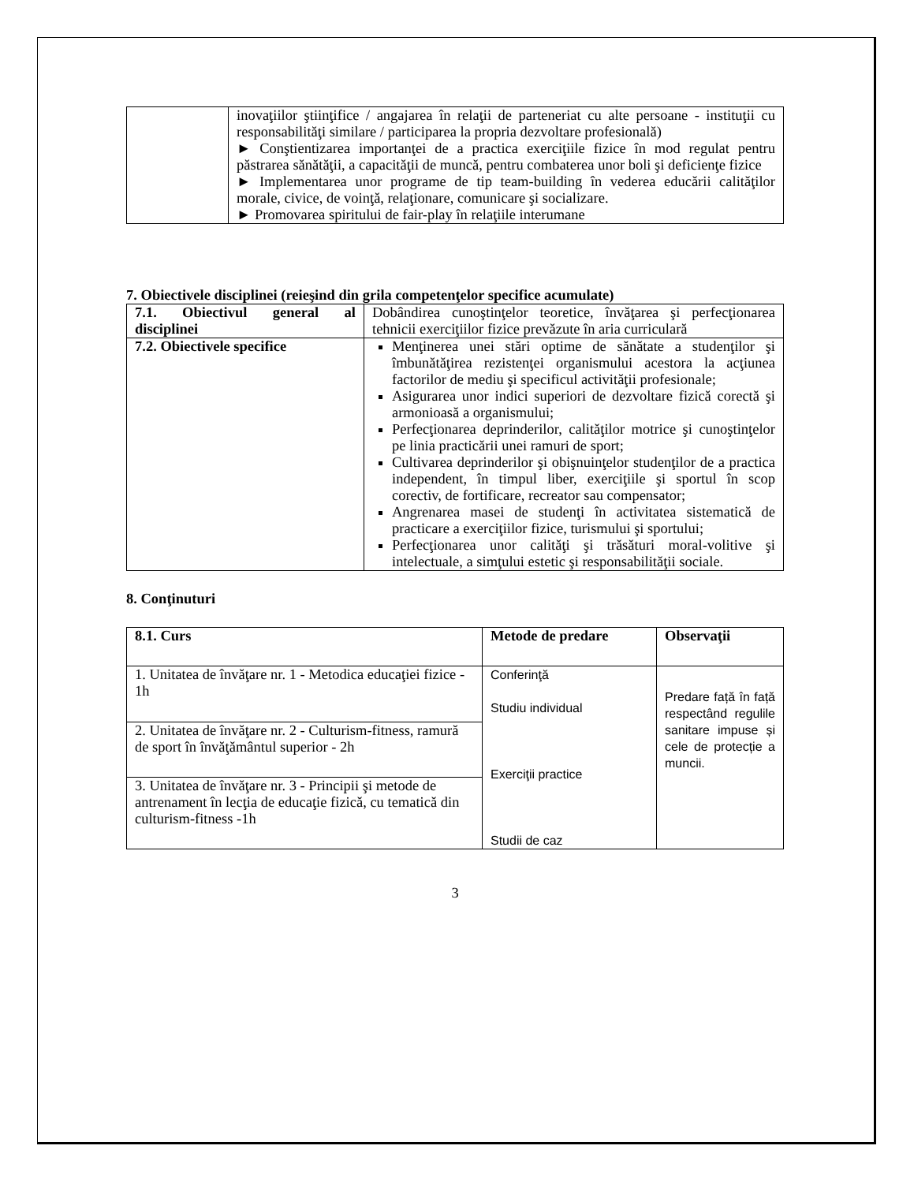| | inovaţiilor ştiinţifice / angajarea în relaţii de parteneriat cu alte persoane - instituţii cu responsabilităţi similare / participarea la propria dezvoltare profesională) ► Conştientizarea importanţei de a practica exerciţiile fizice în mod regulat pentru păstrarea sănătăţii, a capacităţii de muncă, pentru combaterea unor boli şi deficienţe fizice ► Implementarea unor programe de tip team-building în vederea educării calităţilor morale, civice, de voinţă, relaţionare, comunicare şi socializare. ► Promovarea spiritului de fair-play în relaţiile interumane |
7. Obiectivele disciplinei (reieşind din grila competenţelor specifice acumulate)
| 7.1. Obiectivul general al disciplinei | Dobândirea cunoştinţelor teoretice, învăţarea şi perfecţionarea tehnicii exerciţiilor fizice prevăzute în aria curriculară |
| 7.2. Obiectivele specifice | Menţinerea unei stări optime de sănătate a studenţilor şi îmbunătăţirea rezistenţei organismului acestora la acţiunea factorilor de mediu şi specificul activităţii profesionale; Asigurarea unor indici superiori de dezvoltare fizică corectă şi armonioasă a organismului; Perfecţionarea deprinderilor, calităţilor motrice şi cunoştinţelor pe linia practicării unei ramuri de sport; Cultivarea deprinderilor şi obişnuinţelor studenţilor de a practica independent, în timpul liber, exerciţiile şi sportul în scop corectiv, de fortificare, recreator sau compensator; Angrenarea masei de studenţi în activitatea sistematică de practicare a exerciţiilor fizice, turismului şi sportului; Perfecţionarea unor calităţi şi trăsături moral-volitive şi intelectuale, a simţului estetic şi responsabilităţii sociale. |
8. Conţinuturi
| 8.1. Curs | Metode de predare | Observaţii |
| --- | --- | --- |
| 1. Unitatea de învăţare nr. 1 - Metodica educaţiei fizice - 1h | Conferinţă Studiu individual Exerciţii practice Studii de caz | Predare față în față respectând regulile sanitare impuse și cele de protecție a muncii. |
| 2. Unitatea de învăţare nr. 2 - Culturism-fitness, ramură de sport în învăţământul superior - 2h | | |
| 3. Unitatea de învăţare nr. 3 - Principii şi metode de antrenament în lecţia de educaţie fizică, cu tematică din culturism-fitness -1h | | |
3